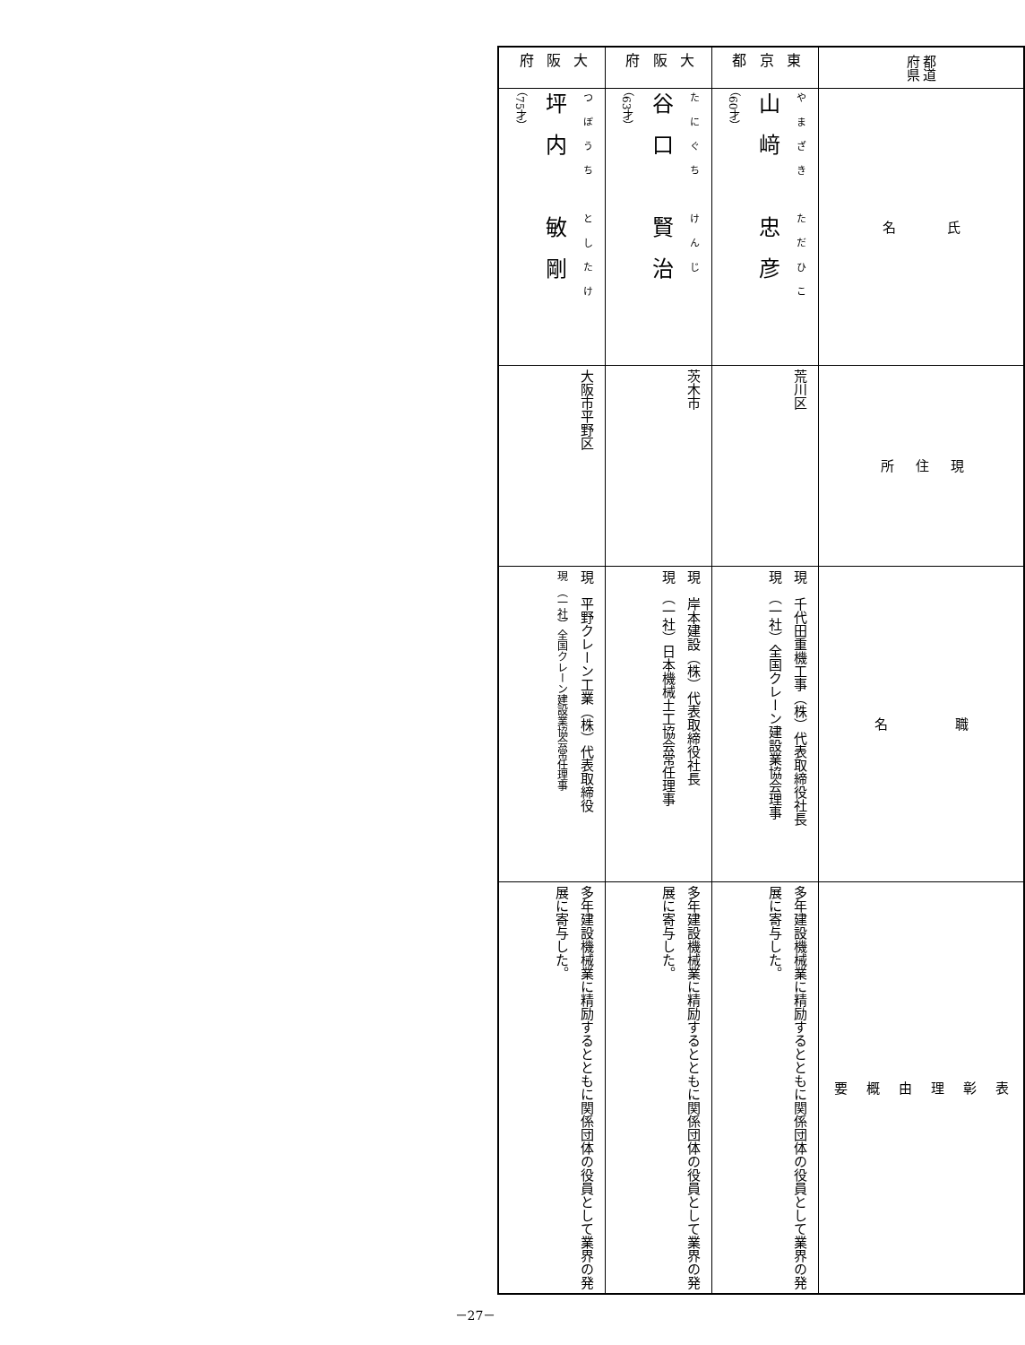| 都道 府県 | 氏 名 | 現 住 所 | 職 名 | 表 彰 理 由 概 要 |
| 東京都 | やまざき ただひこ 山﨑 忠彦 （60才） | 荒川区 | 現 千代田重機工事（株）代表取締役社長 現 （一社）全国クレーン建設業協会理事 | 多年建設機械業に精励するとともに関係団体の役員として業界の発展に寄与した。 |
| 大阪府 | たにぐち けんじ 谷口 賢治 （63才） | 茨木市 | 現 岸本建設（株）代表取締役社長 現 （一社）日本機械土工協会常任理事 | 多年建設機械業に精励するとともに関係団体の役員として業界の発展に寄与した。 |
| 大阪府 | つぼうち としたけ 坪内 敏剛 （75才） | 大阪市平野区 | 現 平野クレーン工業（株）代表取締役 現 （一社）全国クレーン建設業協会常任理事 | 多年建設機械業に精励するとともに関係団体の役員として業界の発展に寄与した。 |
－27－